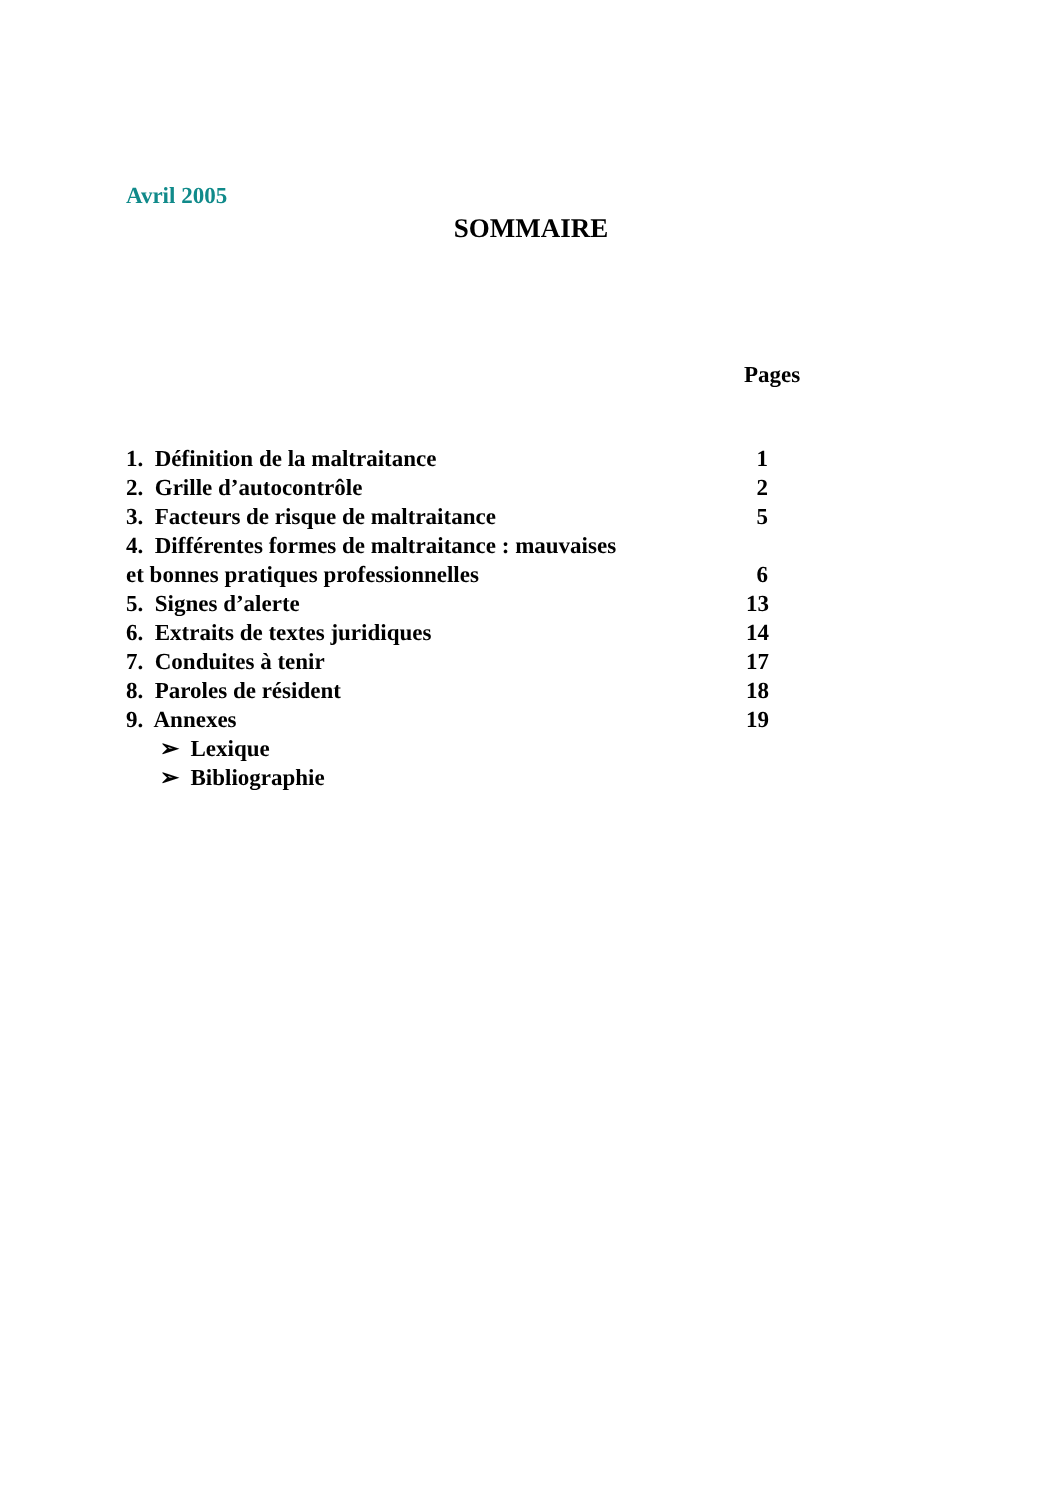Avril 2005
SOMMAIRE
Pages
1. Définition de la maltraitance 1
2. Grille d’autocontrôle 2
3. Facteurs de risque de maltraitance 5
4. Différentes formes de maltraitance : mauvaises
et bonnes pratiques professionnelles 6
5. Signes d’alerte 13
6. Extraits de textes juridiques 14
7. Conduites à tenir 17
8. Paroles de résident 18
9. Annexes 19
➢ Lexique
➢ Bibliographie